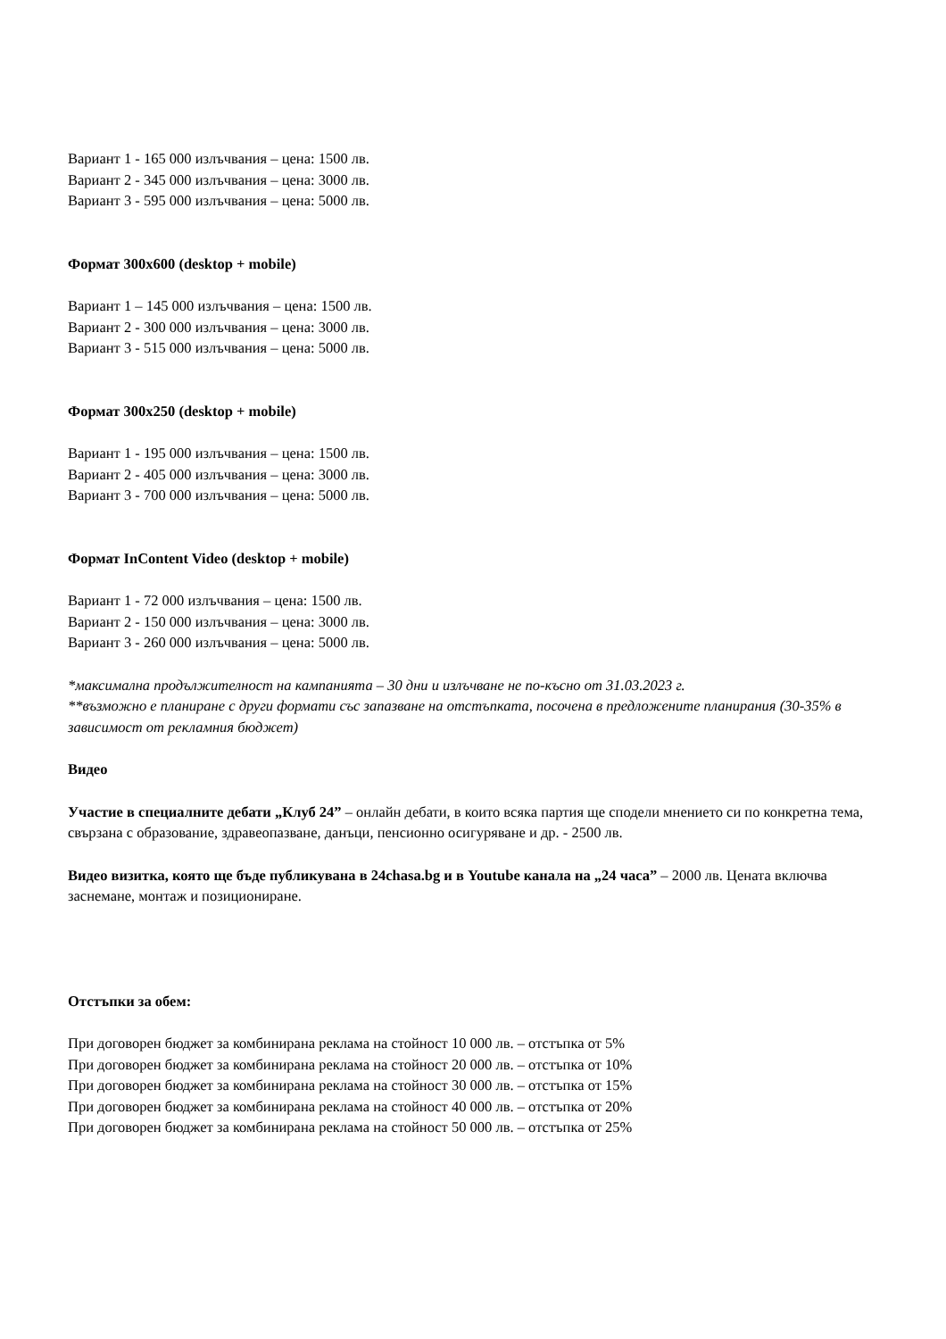Вариант 1 - 165 000 излъчвания – цена: 1500 лв.
Вариант 2 - 345 000 излъчвания – цена: 3000 лв.
Вариант 3 - 595 000 излъчвания – цена: 5000 лв.
Формат 300x600 (desktop + mobile)
Вариант 1 – 145 000 излъчвания – цена: 1500 лв.
Вариант 2 - 300 000 излъчвания – цена: 3000 лв.
Вариант 3 - 515 000 излъчвания – цена: 5000 лв.
Формат 300x250 (desktop + mobile)
Вариант 1 - 195 000 излъчвания – цена: 1500 лв.
Вариант 2 - 405 000 излъчвания – цена: 3000 лв.
Вариант 3 - 700 000 излъчвания – цена: 5000 лв.
Формат InContent Video (desktop + mobile)
Вариант 1 - 72 000 излъчвания – цена: 1500 лв.
Вариант 2 - 150 000 излъчвания – цена: 3000 лв.
Вариант 3 - 260 000 излъчвания – цена: 5000 лв.
*максимална продължителност на кампанията – 30 дни и излъчване не по-късно от 31.03.2023 г.
**възможно е планиране с други формати със запазване на отстъпката, посочена в предложените планирания (30-35% в зависимост от рекламния бюджет)
Видео
Участие в специалните дебати „Клуб 24” – онлайн дебати, в които всяка партия ще сподели мнението си по конкретна тема, свързана с образование, здравеопазване, данъци, пенсионно осигуряване и др. - 2500 лв.
Видео визитка, която ще бъде публикувана в 24chasa.bg и в Youtube канала на „24 часа” – 2000 лв. Цената включва заснемане, монтаж и позициониране.
Отстъпки за обем:
При договорен бюджет за комбинирана реклама на стойност 10 000 лв. – отстъпка от 5%
При договорен бюджет за комбинирана реклама на стойност 20 000 лв. – отстъпка от 10%
При договорен бюджет за комбинирана реклама на стойност 30 000 лв. – отстъпка от 15%
При договорен бюджет за комбинирана реклама на стойност 40 000 лв. – отстъпка от 20%
При договорен бюджет за комбинирана реклама на стойност 50 000 лв. – отстъпка от 25%